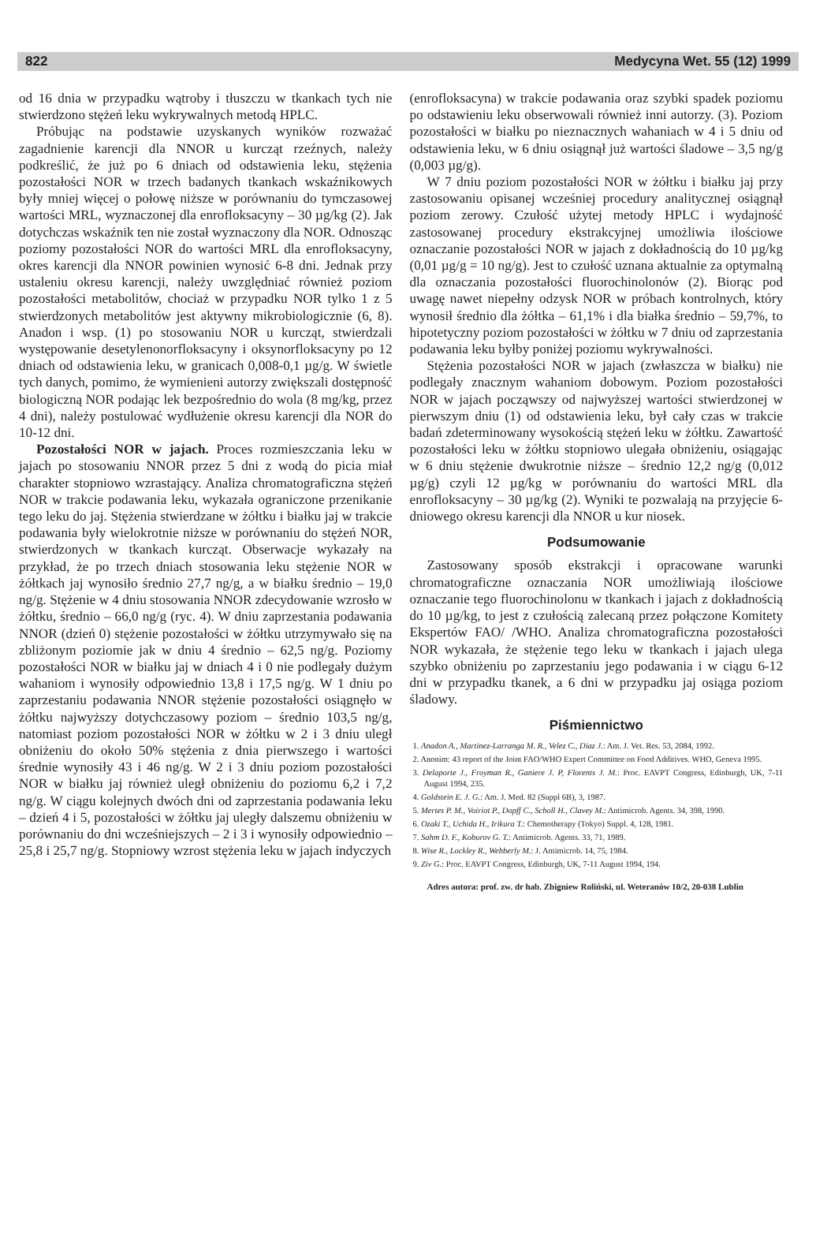822 Medycyna Wet. 55 (12) 1999
od 16 dnia w przypadku wątroby i tłuszczu w tkankach tych nie stwierdzono stężeń leku wykrywalnych metodą HPLC.
Próbując na podstawie uzyskanych wyników rozważać zagadnienie karencji dla NNOR u kurcząt rzeźnych, należy podkreślić, że już po 6 dniach od odstawienia leku, stężenia pozostałości NOR w trzech badanych tkankach wskaźnikowych były mniej więcej o połowę niższe w porównaniu do tymczasowej wartości MRL, wyznaczonej dla enrofloksacyny – 30 µg/kg (2). Jak dotychczas wskaźnik ten nie został wyznaczony dla NOR. Odnosząc poziomy pozostałości NOR do wartości MRL dla enrofloksacyny, okres karencji dla NNOR powinien wynosić 6-8 dni. Jednak przy ustaleniu okresu karencji, należy uwzględniać również poziom pozostałości metabolitów, chociaż w przypadku NOR tylko 1 z 5 stwierdzonych metabolitów jest aktywny mikrobiologicznie (6, 8). Anadon i wsp. (1) po stosowaniu NOR u kurcząt, stwierdzali występowanie desetylenonorfloksacyny i oksynorfloksacyny po 12 dniach od odstawienia leku, w granicach 0,008-0,1 µg/g. W świetle tych danych, pomimo, że wymienieni autorzy zwiększali dostępność biologiczną NOR podając lek bezpośrednio do wola (8 mg/kg, przez 4 dni), należy postulować wydłużenie okresu karencji dla NOR do 10-12 dni.
Pozostałości NOR w jajach. Proces rozmieszczania leku w jajach po stosowaniu NNOR przez 5 dni z wodą do picia miał charakter stopniowo wzrastający. Analiza chromatograficzna stężeń NOR w trakcie podawania leku, wykazała ograniczone przenikanie tego leku do jaj. Stężenia stwierdzane w żółtku i białku jaj w trakcie podawania były wielokrotnie niższe w porównaniu do stężeń NOR, stwierdzonych w tkankach kurcząt. Obserwacje wykazały na przykład, że po trzech dniach stosowania leku stężenie NOR w żółtkach jaj wynosiło średnio 27,7 ng/g, a w białku średnio – 19,0 ng/g. Stężenie w 4 dniu stosowania NNOR zdecydowanie wzrosło w żółtku, średnio – 66,0 ng/g (ryc. 4). W dniu zaprzestania podawania NNOR (dzień 0) stężenie pozostałości w żółtku utrzymywało się na zbliżonym poziomie jak w dniu 4 średnio – 62,5 ng/g. Poziomy pozostałości NOR w białku jaj w dniach 4 i 0 nie podlegały dużym wahaniom i wynosiły odpowiednio 13,8 i 17,5 ng/g. W 1 dniu po zaprzestaniu podawania NNOR stężenie pozostałości osiągnęło w żółtku najwyższy dotychczasowy poziom – średnio 103,5 ng/g, natomiast poziom pozostałości NOR w żółtku w 2 i 3 dniu uległ obniżeniu do około 50% stężenia z dnia pierwszego i wartości średnie wynosiły 43 i 46 ng/g. W 2 i 3 dniu poziom pozostałości NOR w białku jaj również uległ obniżeniu do poziomu 6,2 i 7,2 ng/g. W ciągu kolejnych dwóch dni od zaprzestania podawania leku – dzień 4 i 5, pozostałości w żółtku jaj uległy dalszemu obniżeniu w porównaniu do dni wcześniejszych – 2 i 3 i wynosiły odpowiednio – 25,8 i 25,7 ng/g. Stopniowy wzrost stężenia leku w jajach indyczych
(enrofloksacyna) w trakcie podawania oraz szybki spadek poziomu po odstawieniu leku obserwowali również inni autorzy. (3). Poziom pozostałości w białku po nieznacznych wahaniach w 4 i 5 dniu od odstawienia leku, w 6 dniu osiągnął już wartości śladowe – 3,5 ng/g (0,003 µg/g).
W 7 dniu poziom pozostałości NOR w żółtku i białku jaj przy zastosowaniu opisanej wcześniej procedury analitycznej osiągnął poziom zerowy. Czułość użytej metody HPLC i wydajność zastosowanej procedury ekstrakcyjnej umożliwia ilościowe oznaczanie pozostałości NOR w jajach z dokładnością do 10 µg/kg (0,01 µg/g = 10 ng/g). Jest to czułość uznana aktualnie za optymalną dla oznaczania pozostałości fluorochinolonów (2). Biorąc pod uwagę nawet niepełny odzysk NOR w próbach kontrolnych, który wynosił średnio dla żółtka – 61,1% i dla białka średnio – 59,7%, to hipotetyczny poziom pozostałości w żółtku w 7 dniu od zaprzestania podawania leku byłby poniżej poziomu wykrywalności.
Stężenia pozostałości NOR w jajach (zwłaszcza w białku) nie podlegały znacznym wahaniom dobowym. Poziom pozostałości NOR w jajach począwszy od najwyższej wartości stwierdzonej w pierwszym dniu (1) od odstawienia leku, był cały czas w trakcie badań zdeterminowany wysokością stężeń leku w żółtku. Zawartość pozostałości leku w żółtku stopniowo ulegała obniżeniu, osiągając w 6 dniu stężenie dwukrotnie niższe – średnio 12,2 ng/g (0,012 µg/g) czyli 12 µg/kg w porównaniu do wartości MRL dla enrofloksacyny – 30 µg/kg (2). Wyniki te pozwalają na przyjęcie 6-dniowego okresu karencji dla NNOR u kur niosek.
Podsumowanie
Zastosowany sposób ekstrakcji i opracowane warunki chromatograficzne oznaczania NOR umożliwiają ilościowe oznaczanie tego fluorochinolonu w tkankach i jajach z dokładnością do 10 µg/kg, to jest z czułością zalecaną przez połączone Komitety Ekspertów FAO/ /WHO. Analiza chromatograficzna pozostałości NOR wykazała, że stężenie tego leku w tkankach i jajach ulega szybko obniżeniu po zaprzestaniu jego podawania i w ciągu 6-12 dni w przypadku tkanek, a 6 dni w przypadku jaj osiąga poziom śladowy.
Piśmiennictwo
1. Anadon A., Martinez-Larranga M. R., Velez C., Diaz J.: Am. J. Vet. Res. 53, 2084, 1992.
2. Anonim: 43 report of the Joint FAO/WHO Expert Committee on Food Additives. WHO, Geneva 1995.
3. Delaporte J., Froyman R., Ganiere J. P, Florents J. M.: Proc. EAVPT Congress, Edinburgh, UK, 7-11 August 1994, 235.
4. Goldstein E. J. G.: Am. J. Med. 82 (Suppl 6B), 3, 1987.
5. Mertes P. M., Voiriot P., Dopff C., Scholl H., Clavey M.: Antimicrob. Agents. 34, 398, 1990.
6. Ozaki T., Uchida H., Irikura T.: Chemotherapy (Tokyo) Suppl. 4, 128, 1981.
7. Sahm D. F., Koburov G. T.: Antimicrob. Agents. 33, 71, 1989.
8. Wise R., Lockley R., Webberly M.: J. Antimicrob. 14, 75, 1984.
9. Ziv G.: Proc. EAVPT Congress, Edinburgh, UK, 7-11 August 1994, 194.
Adres autora: prof. zw. dr hab. Zbigniew Roliński, ul. Weteranów 10/2, 20-038 Lublin